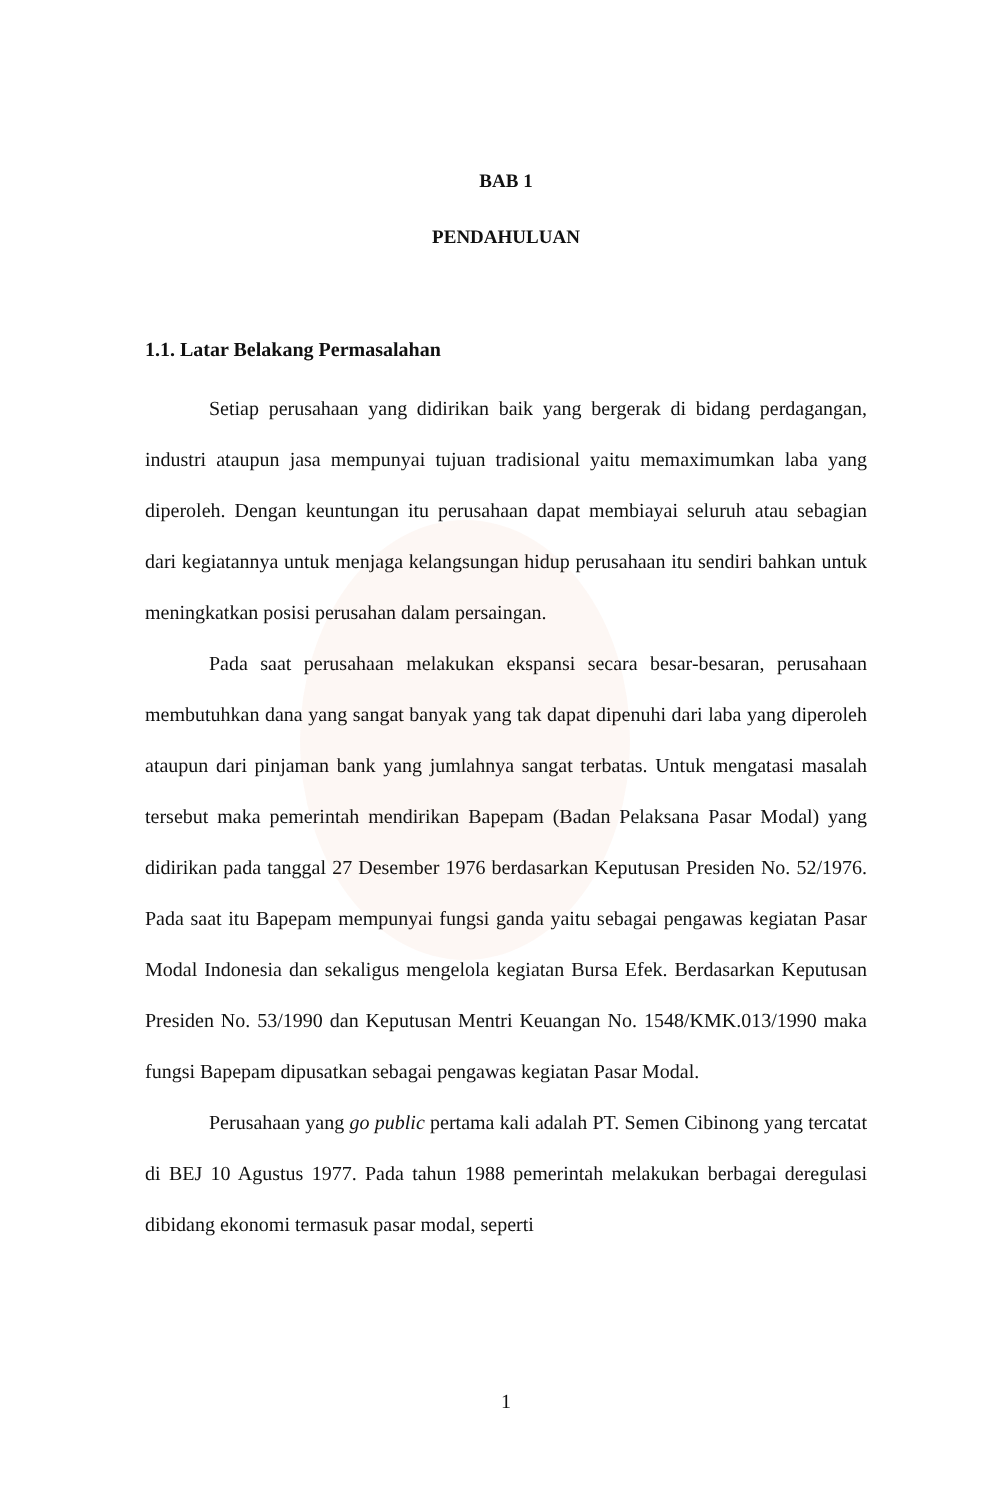BAB 1
PENDAHULUAN
1.1. Latar Belakang Permasalahan
Setiap perusahaan yang didirikan baik yang bergerak di bidang perdagangan, industri ataupun jasa mempunyai tujuan tradisional yaitu memaximumkan laba yang diperoleh. Dengan keuntungan itu perusahaan dapat membiayai seluruh atau sebagian dari kegiatannya untuk menjaga kelangsungan hidup perusahaan itu sendiri bahkan untuk meningkatkan posisi perusahan dalam persaingan.
Pada saat perusahaan melakukan ekspansi secara besar-besaran, perusahaan membutuhkan dana yang sangat banyak yang tak dapat dipenuhi dari laba yang diperoleh ataupun dari pinjaman bank yang jumlahnya sangat terbatas. Untuk mengatasi masalah tersebut maka pemerintah mendirikan Bapepam (Badan Pelaksana Pasar Modal) yang didirikan pada tanggal 27 Desember 1976 berdasarkan Keputusan Presiden No. 52/1976. Pada saat itu Bapepam mempunyai fungsi ganda yaitu sebagai pengawas kegiatan Pasar Modal Indonesia dan sekaligus mengelola kegiatan Bursa Efek. Berdasarkan Keputusan Presiden No. 53/1990 dan Keputusan Mentri Keuangan No. 1548/KMK.013/1990 maka fungsi Bapepam dipusatkan sebagai pengawas kegiatan Pasar Modal.
Perusahaan yang go public pertama kali adalah PT. Semen Cibinong yang tercatat di BEJ 10 Agustus 1977. Pada tahun 1988 pemerintah melakukan berbagai deregulasi dibidang ekonomi termasuk pasar modal, seperti
1